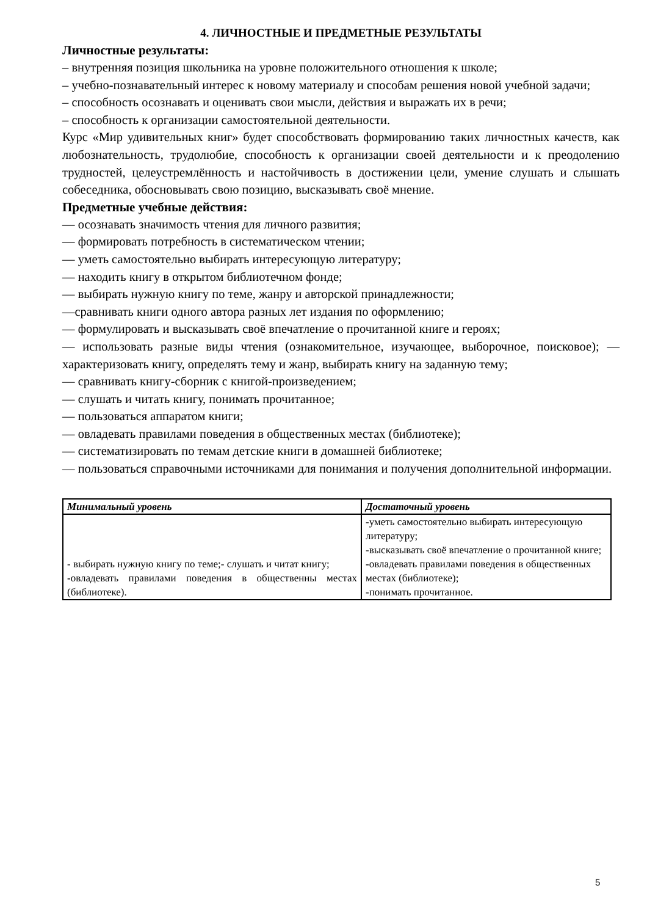4. ЛИЧНОСТНЫЕ И ПРЕДМЕТНЫЕ РЕЗУЛЬТАТЫ
Личностные результаты:
– внутренняя позиция школьника на уровне положительного отношения к школе;
– учебно-познавательный интерес к новому материалу и способам решения новой учебной задачи;
– способность осознавать и оценивать свои мысли, действия и выражать их в речи;
– способность к организации самостоятельной деятельности.
Курс «Мир удивительных книг» будет способствовать формированию таких личностных качеств, как любознательность, трудолюбие, способность к организации своей деятельности и к преодолению трудностей, целеустремлённость и настойчивость в достижении цели, умение слушать и слышать собеседника, обосновывать свою позицию, высказывать своё мнение.
Предметные учебные действия:
— осознавать значимость чтения для личного развития;
— формировать потребность в систематическом чтении;
— уметь самостоятельно выбирать интересующую литературу;
— находить книгу в открытом библиотечном фонде;
— выбирать нужную книгу по теме, жанру и авторской принадлежности;
—сравнивать книги одного автора разных лет издания по оформлению;
— формулировать и высказывать своё впечатление о прочитанной книге и героях;
— использовать разные виды чтения (ознакомительное, изучающее, выборочное, поисковое); — характеризовать книгу, определять тему и жанр, выбирать книгу на заданную тему;
— сравнивать книгу-сборник с книгой-произведением;
— слушать и читать книгу, понимать прочитанное;
— пользоваться аппаратом книги;
— овладевать правилами поведения в общественных местах (библиотеке);
— систематизировать по темам детские книги в домашней библиотеке;
— пользоваться справочными источниками для понимания и получения дополнительной информации.
| Минимальный уровень | Достаточный уровень |
| --- | --- |
| - выбирать нужную книгу по теме;- слушать и читат книгу; - овладевать правилами поведения в общественны местах (библиотеке). | - уметь самостоятельно выбирать интересующую литературу; -высказывать своё впечатление о прочитанной книге; - овладевать правилами поведения в общественных местах (библиотеке); -понимать прочитанное. |
5